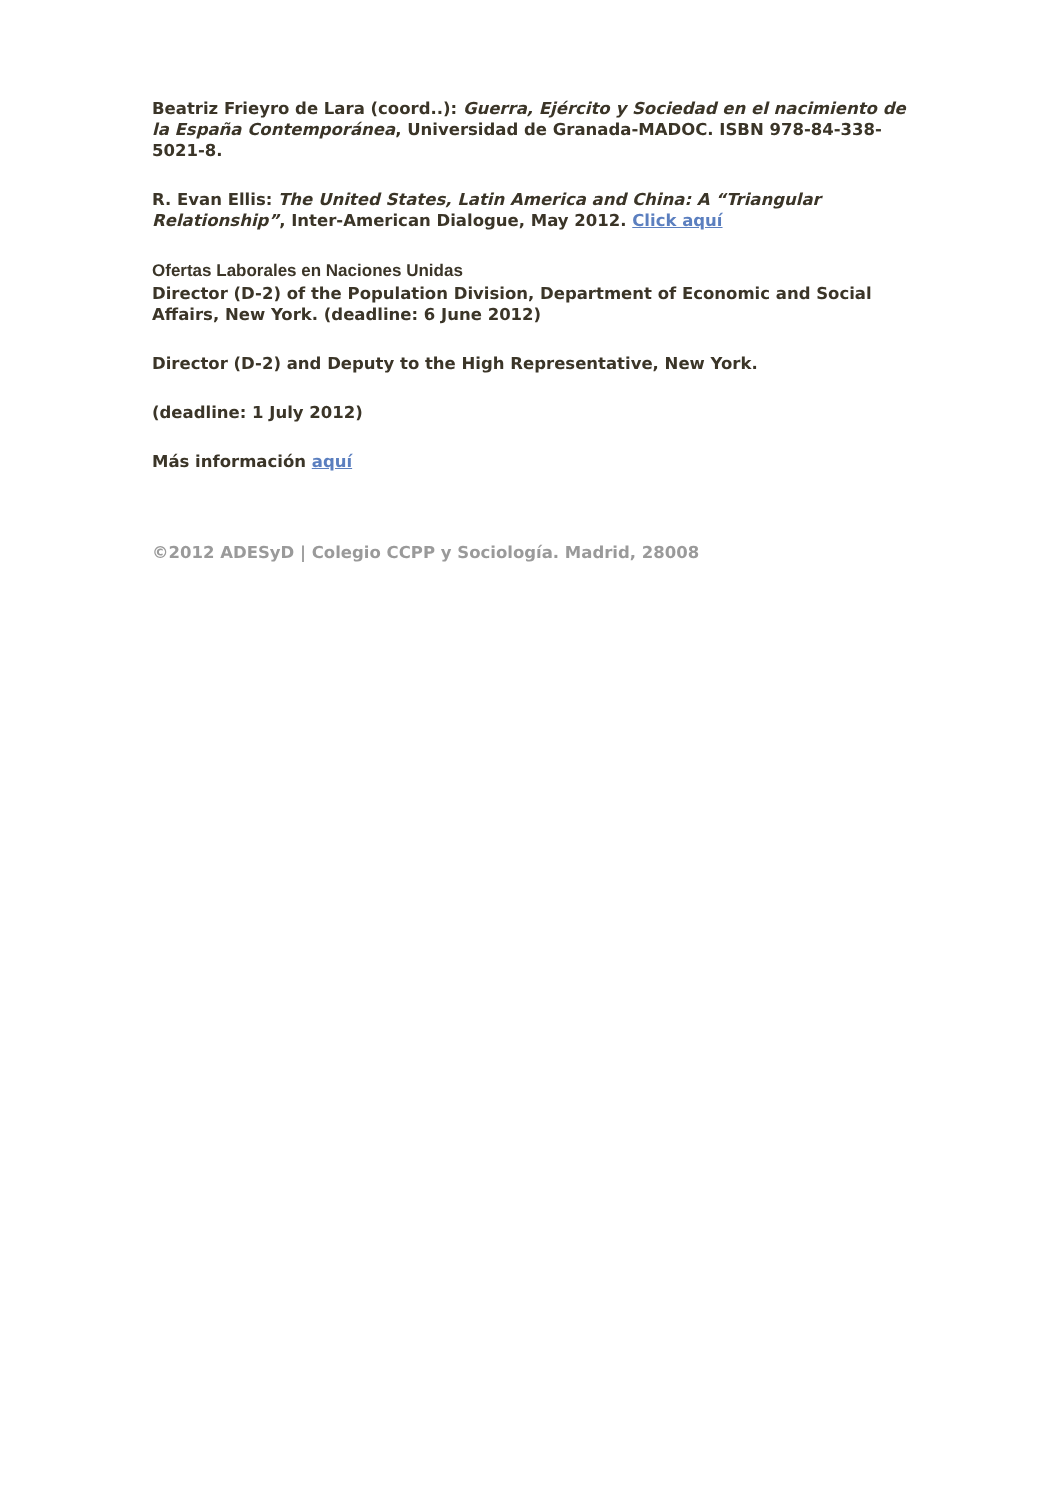Beatriz Frieyro de Lara (coord..): Guerra, Ejército y Sociedad en el nacimiento de la España Contemporánea, Universidad de Granada-MADOC. ISBN 978-84-338-5021-8.
R. Evan Ellis: The United States, Latin America and China: A “Triangular Relationship”, Inter-American Dialogue, May 2012. Click aquí
Ofertas Laborales en Naciones Unidas
Director (D-2) of the Population Division, Department of Economic and Social Affairs, New York. (deadline: 6 June 2012)
Director (D-2) and Deputy to the High Representative, New York.
(deadline: 1 July 2012)
Más información aquí
©2012 ADESyD | Colegio CCPP y Sociología. Madrid, 28008